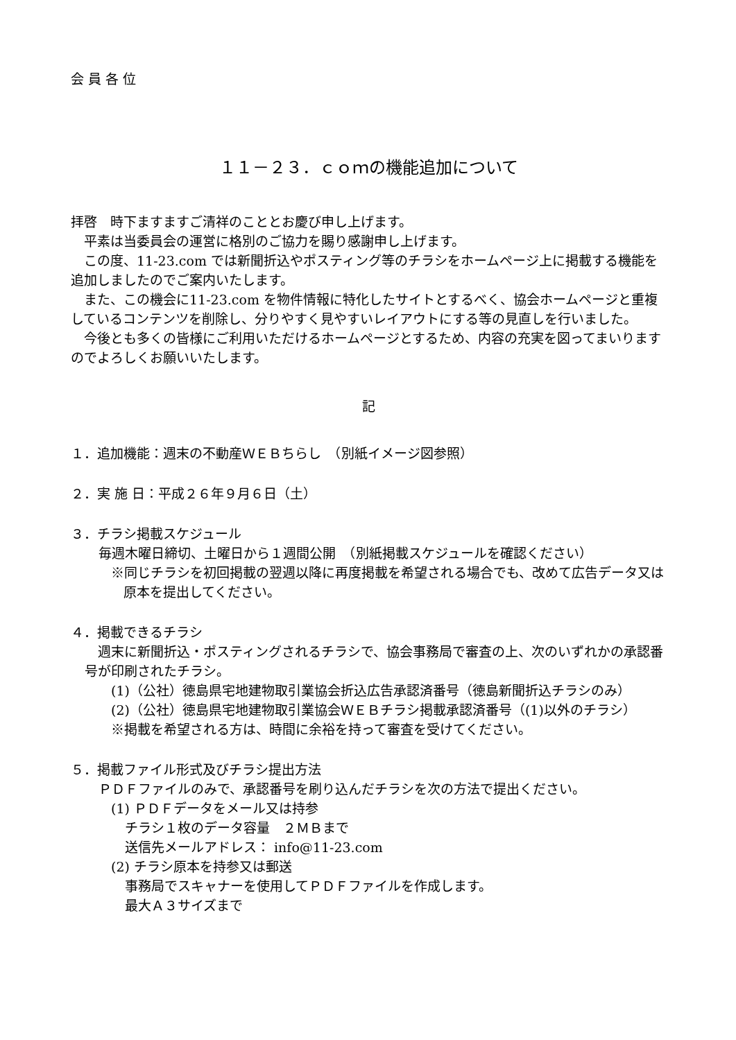会 員 各 位
１１－２３．ｃｏｍの機能追加について
拝啓　時下ますますご清祥のこととお慶び申し上げます。
　平素は当委員会の運営に格別のご協力を賜り感謝申し上げます。
　この度、11-23.com では新聞折込やポスティング等のチラシをホームページ上に掲載する機能を追加しましたのでご案内いたします。
　また、この機会に11-23.com を物件情報に特化したサイトとするべく、協会ホームページと重複しているコンテンツを削除し、分りやすく見やすいレイアウトにする等の見直しを行いました。
　今後とも多くの皆様にご利用いただけるホームページとするため、内容の充実を図ってまいりますのでよろしくお願いいたします。
記
１．追加機能：週末の不動産ＷＥＢちらし　（別紙イメージ図参照）
２．実 施 日：平成２６年９月６日（土）
３．チラシ掲載スケジュール
毎週木曜日締切、土曜日から１週間公開　（別紙掲載スケジュールを確認ください）
※同じチラシを初回掲載の翌週以降に再度掲載を希望される場合でも、改めて広告データ又は原本を提出してください。
４．掲載できるチラシ
　週末に新聞折込・ポスティングされるチラシで、協会事務局で審査の上、次のいずれかの承認番号が印刷されたチラシ。
(1)（公社）徳島県宅地建物取引業協会折込広告承認済番号（徳島新聞折込チラシのみ）
(2)（公社）徳島県宅地建物取引業協会ＷＥＢチラシ掲載承認済番号（(1)以外のチラシ）
※掲載を希望される方は、時間に余裕を持って審査を受けてください。
５．掲載ファイル形式及びチラシ提出方法
ＰＤＦファイルのみで、承認番号を刷り込んだチラシを次の方法で提出ください。
(1) ＰＤＦデータをメール又は持参
チラシ１枚のデータ容量　２ＭＢまで
送信先メールアドレス： info@11-23.com
(2) チラシ原本を持参又は郵送
事務局でスキャナーを使用してＰＤＦファイルを作成します。
最大Ａ３サイズまで